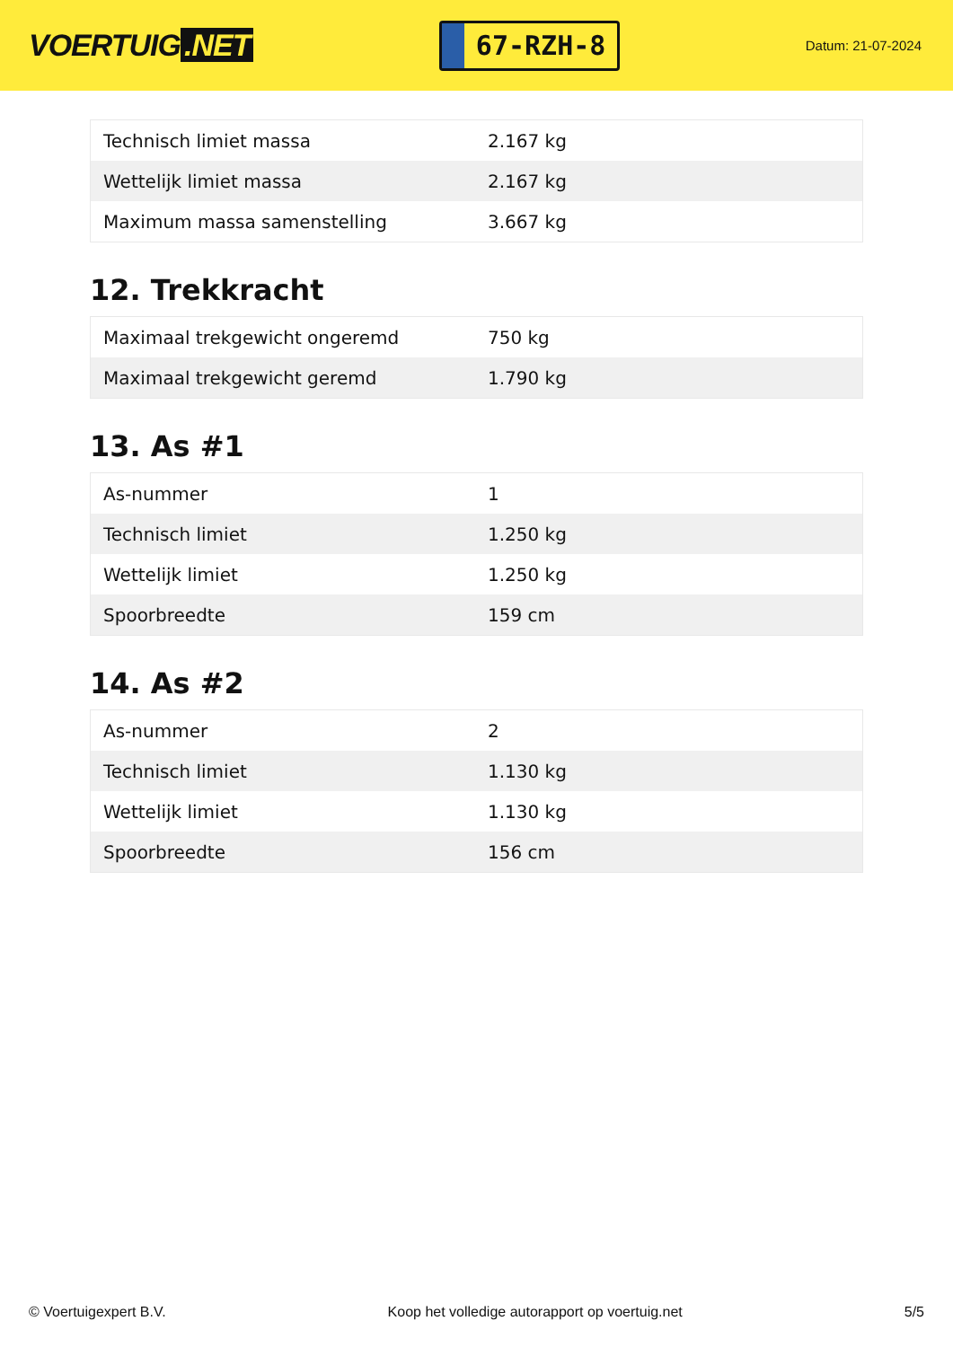VOERTUIG.NET
67-RZH-8
Datum: 21-07-2024
| Technisch limiet massa | 2.167 kg |
| Wettelijk limiet massa | 2.167 kg |
| Maximum massa samenstelling | 3.667 kg |
12. Trekkracht
| Maximaal trekgewicht ongeremd | 750 kg |
| Maximaal trekgewicht geremd | 1.790 kg |
13. As #1
| As-nummer | 1 |
| Technisch limiet | 1.250 kg |
| Wettelijk limiet | 1.250 kg |
| Spoorbreedte | 159 cm |
14. As #2
| As-nummer | 2 |
| Technisch limiet | 1.130 kg |
| Wettelijk limiet | 1.130 kg |
| Spoorbreedte | 156 cm |
© Voertuigexpert B.V. Koop het volledige autorapport op voertuig.net 5/5